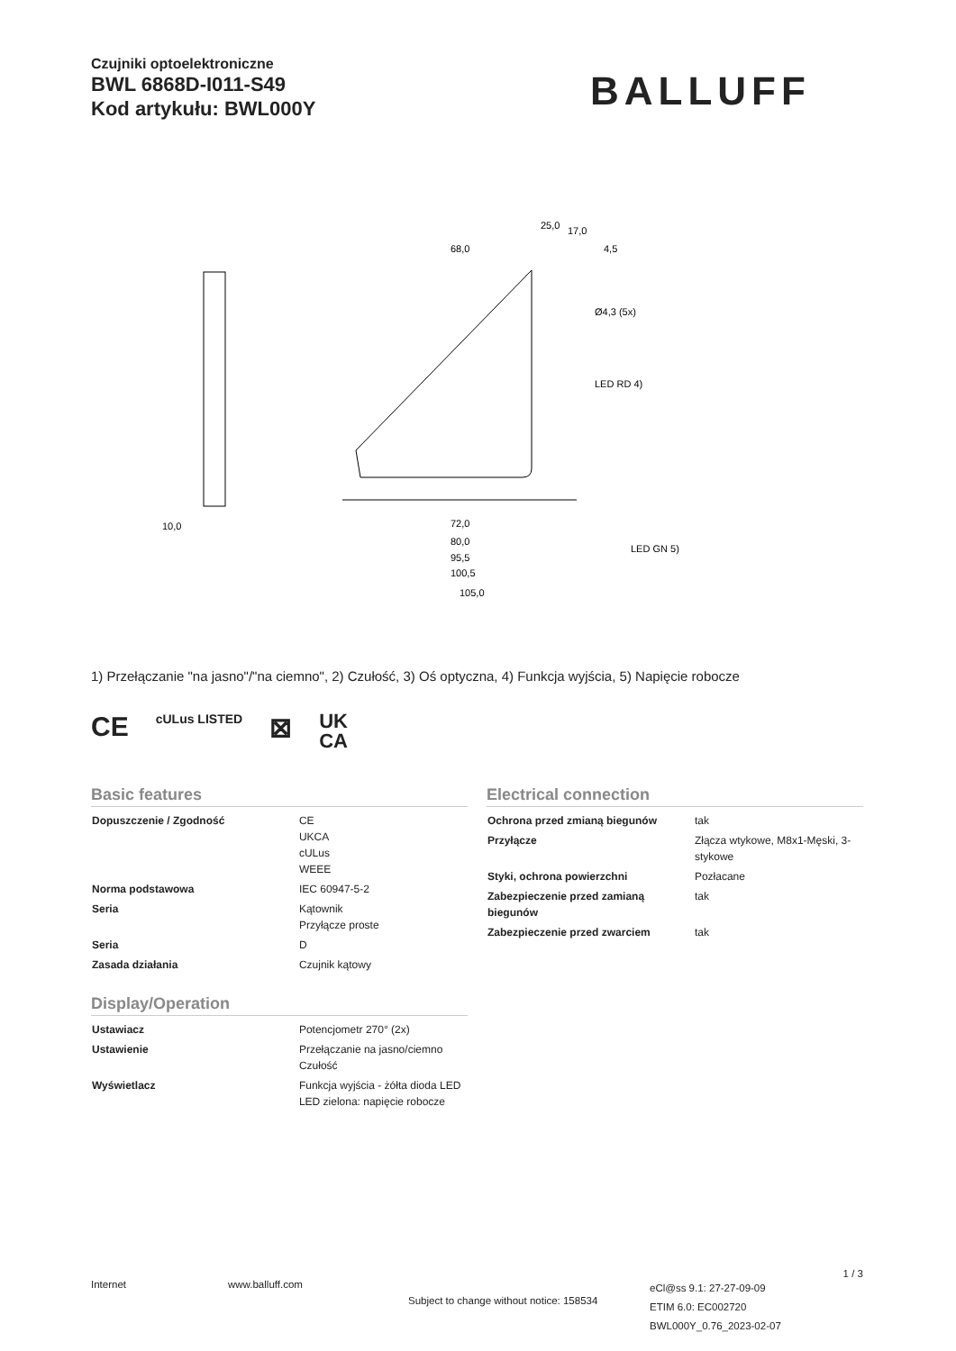Czujniki optoelektroniczne
BWL 6868D-I011-S49
Kod artykułu: BWL000Y
BALLUFF
72,0
80,0
95,5
100,5
105,0
25,0
17,0
4,5
68,0
LED RD 4)
LED GN 5)
Ø4,3 (5x)
10,0
1) Przełączanie "na jasno"/"na ciemno", 2) Czułość, 3) Oś optyczna, 4) Funkcja wyjścia, 5) Napięcie robocze
CE cULus LISTED ⊠ UK
CA
Basic features
| Dopuszczenie / Zgodność | CE UKCA cULus WEEE |
| Norma podstawowa | IEC 60947-5-2 |
| Seria | Kątownik Przyłącze proste |
| Seria | D |
| Zasada działania | Czujnik kątowy |
Display/Operation
| Ustawiacz | Potencjometr 270° (2x) |
| Ustawienie | Przełączanie na jasno/ciemno Czułość |
| Wyświetlacz | Funkcja wyjścia - żółta dioda LED LED zielona: napięcie robocze |
Electrical connection
| Ochrona przed zmianą biegunów | tak |
| Przyłącze | Złącza wtykowe, M8x1-Męski, 3-stykowe |
| Styki, ochrona powierzchni | Pozłacane |
| Zabezpieczenie przed zamianą biegunów | tak |
| Zabezpieczenie przed zwarciem | tak |
1 / 3
Internet www.balluff.com Subject to change without notice: 158534 eCl@ss 9.1: 27-27-09-09
ETIM 6.0: EC002720
BWL000Y_0.76_2023-02-07